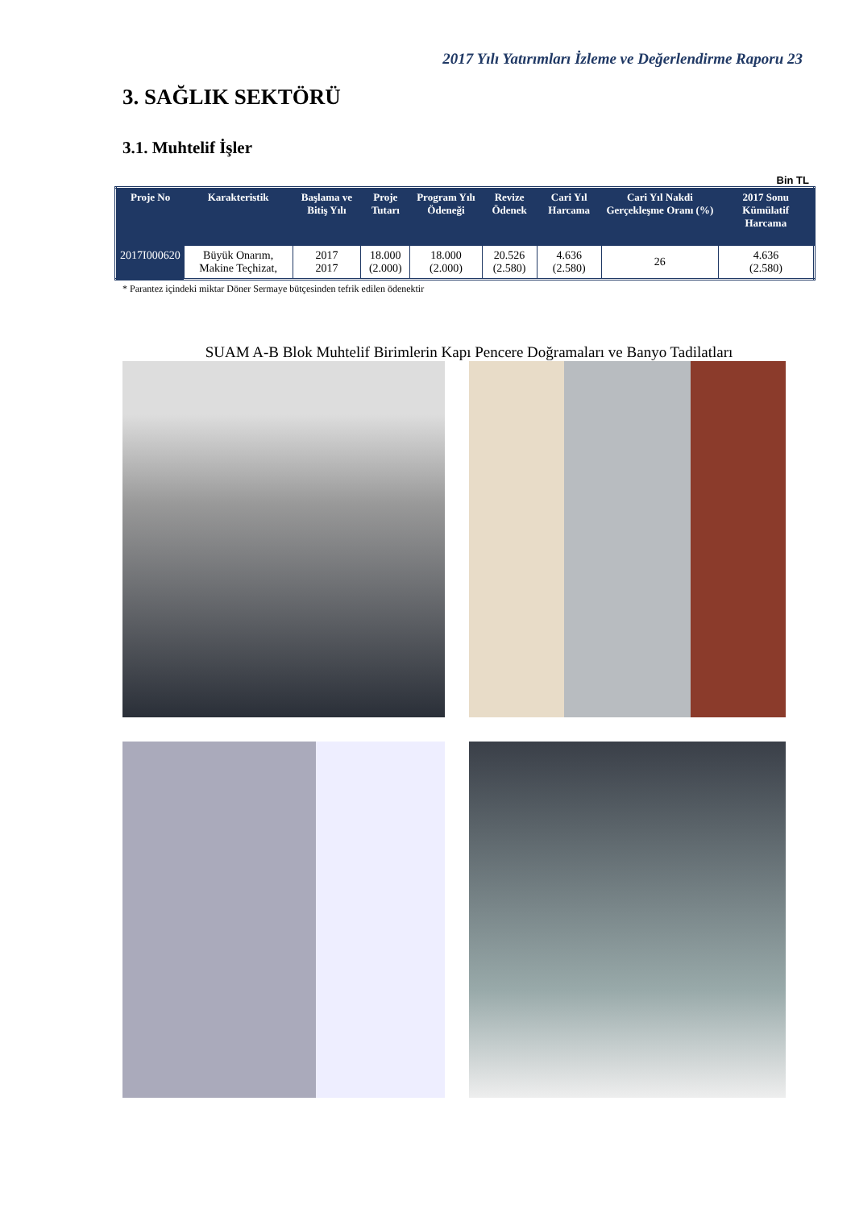2017 Yılı Yatırımları İzleme ve Değerlendirme Raporu 23
3. SAĞLIK SEKTÖRÜ
3.1. Muhtelif İşler
Bin TL
| Proje No | Karakteristik | Başlama ve Bitiş Yılı | Proje Tutarı | Program Yılı Ödeneği | Revize Ödenek | Cari Yıl Harcama | Cari Yıl Nakdi Gerçekleşme Oranı (%) | 2017 Sonu Kümülatif Harcama |
| --- | --- | --- | --- | --- | --- | --- | --- | --- |
| 2017I000620 | Büyük Onarım, Makine Teçhizat, | 2017 2017 | 18.000 (2.000) | 18.000 (2.000) | 20.526 (2.580) | 4.636 (2.580) | 26 | 4.636 (2.580) |
* Parantez içindeki miktar Döner Sermaye bütçesinden tefrik edilen ödenektir
SUAM A-B Blok Muhtelif Birimlerin Kapı Pencere Doğramaları ve Banyo Tadilatları